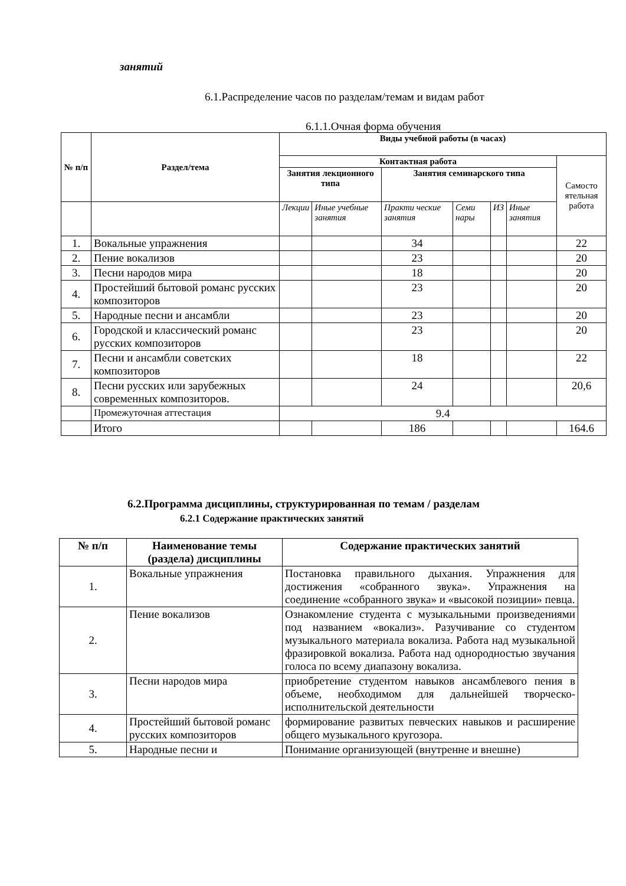занятий
6.1.Распределение часов по разделам/темам и видам работ
6.1.1.Очная форма обучения
| № п/п | Раздел/тема | Виды учебной работы (в часах) | | | | | | |
| --- | --- | --- | --- | --- | --- | --- | --- | --- |
| | | Контактная работа | | | | | | Самосто ятельная работа |
| | | Занятия лекционного типа | | Занятия семинарского типа | | | | |
| | | Лекции | Иные учебные занятия | Практи ческие занятия | Семи нары | ИЗ | Иные занятия | |
| 1. | Вокальные упражнения | | | 34 | | | | 22 |
| 2. | Пение вокализов | | | 23 | | | | 20 |
| 3. | Песни народов мира | | | 18 | | | | 20 |
| 4. | Простейший бытовой романс русских композиторов | | | 23 | | | | 20 |
| 5. | Народные песни и ансамбли | | | 23 | | | | 20 |
| 6. | Городской и классический романс русских композиторов | | | 23 | | | | 20 |
| 7. | Песни и ансамбли советских композиторов | | | 18 | | | | 22 |
| 8. | Песни русских или зарубежных современных композиторов. | | | 24 | | | | 20,6 |
| | Промежуточная аттестация | 9.4 | | | | | | |
| | Итого | | | 186 | | | | 164.6 |
6.2.Программа дисциплины, структурированная по темам / разделам
6.2.1 Содержание практических занятий
| № п/п | Наименование темы (раздела) дисциплины | Содержание практических занятий |
| --- | --- | --- |
| 1. | Вокальные упражнения | Постановка правильного дыхания. Упражнения для достижения «собранного звука». Упражнения на соединение «собранного звука» и «высокой позиции» певца. |
| 2. | Пение вокализов | Ознакомление студента с музыкальными произведениями под названием «вокализ». Разучивание со студентом музыкального материала вокализа. Работа над музыкальной фразировкой вокализа. Работа над однородностью звучания голоса по всему диапазону вокализа. |
| 3. | Песни народов мира | приобретение студентом навыков ансамблевого пения в объеме, необходимом для дальнейшей творческо-исполнительской деятельности |
| 4. | Простейший бытовой романс русских композиторов | формирование развитых певческих навыков и расширение общего музыкального кругозора. |
| 5. | Народные песни и | Понимание организующей (внутренне и внешне) |